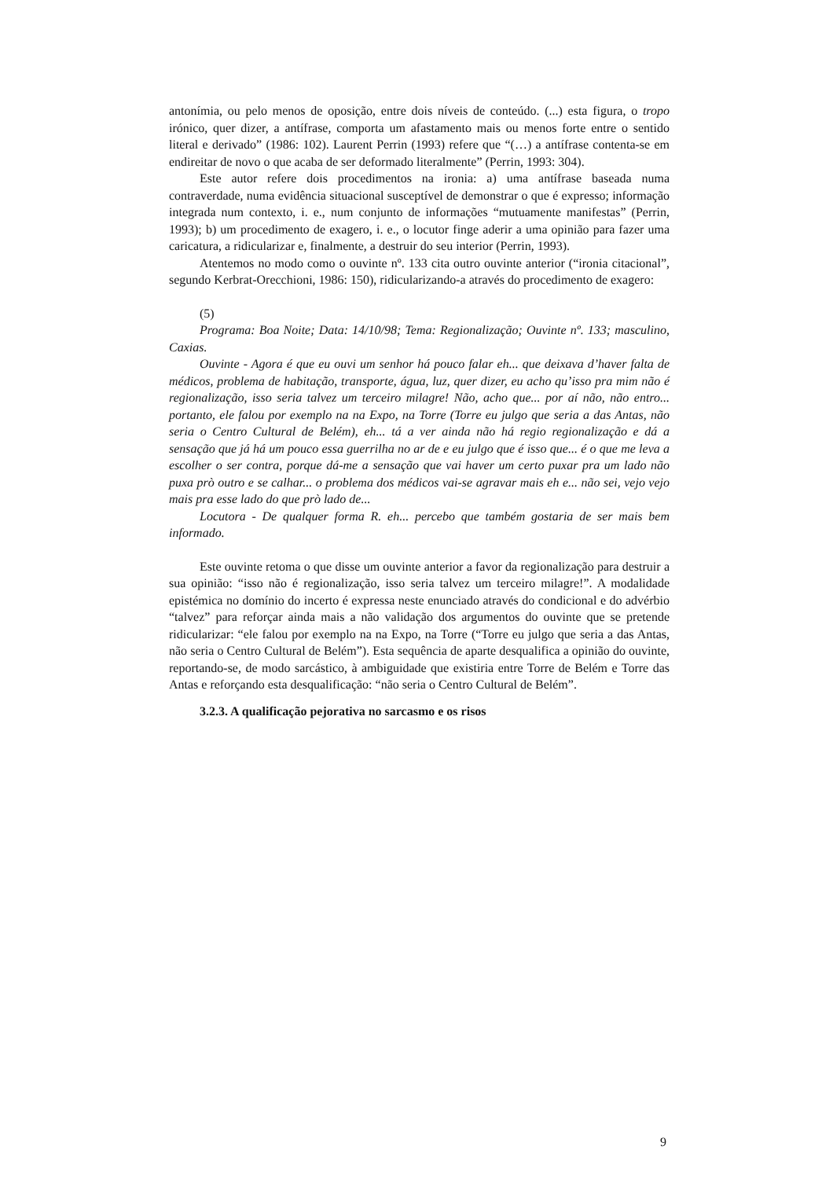antonímia, ou pelo menos de oposição, entre dois níveis de conteúdo. (...) esta figura, o tropo irónico, quer dizer, a antífrase, comporta um afastamento mais ou menos forte entre o sentido literal e derivado” (1986: 102). Laurent Perrin (1993) refere que “(…) a antífrase contenta-se em endireitar de novo o que acaba de ser deformado literalmente” (Perrin, 1993: 304).
Este autor refere dois procedimentos na ironia: a) uma antífrase baseada numa contraverdade, numa evidência situacional susceptível de demonstrar o que é expresso; informação integrada num contexto, i. e., num conjunto de informações “mutuamente manifestas” (Perrin, 1993); b) um procedimento de exagero, i. e., o locutor finge aderir a uma opinião para fazer uma caricatura, a ridicularizar e, finalmente, a destruir do seu interior (Perrin, 1993).
Atentemos no modo como o ouvinte nº. 133 cita outro ouvinte anterior (“ironia citacional”, segundo Kerbrat-Orecchioni, 1986: 150), ridicularizando-a através do procedimento de exagero:
(5)
Programa: Boa Noite; Data: 14/10/98; Tema: Regionalização; Ouvinte nº. 133; masculino, Caxias.
Ouvinte - Agora é que eu ouvi um senhor há pouco falar eh... que deixava d’haver falta de médicos, problema de habitação, transporte, água, luz, quer dizer, eu acho qu’isso pra mim não é regionalização, isso seria talvez um terceiro milagre! Não, acho que... por aí não, não entro... portanto, ele falou por exemplo na na Expo, na Torre (Torre eu julgo que seria a das Antas, não seria o Centro Cultural de Belém), eh... tá a ver ainda não há regio regionalização e dá a sensação que já há um pouco essa guerrilha no ar de e eu julgo que é isso que... é o que me leva a escolher o ser contra, porque dá-me a sensação que vai haver um certo puxar pra um lado não puxa prò outro e se calhar... o problema dos médicos vai-se agravar mais eh e... não sei, vejo vejo mais pra esse lado do que prò lado de...
Locutora - De qualquer forma R. eh... percebo que também gostaria de ser mais bem informado.
Este ouvinte retoma o que disse um ouvinte anterior a favor da regionalização para destruir a sua opinião: “isso não é regionalização, isso seria talvez um terceiro milagre!”. A modalidade epistémica no domínio do incerto é expressa neste enunciado através do condicional e do advérbio “talvez” para reforçar ainda mais a não validação dos argumentos do ouvinte que se pretende ridicularizar: “ele falou por exemplo na na Expo, na Torre (“Torre eu julgo que seria a das Antas, não seria o Centro Cultural de Belém”). Esta sequência de aparte desqualifica a opinião do ouvinte, reportando-se, de modo sarcástico, à ambiguidade que existiria entre Torre de Belém e Torre das Antas e reforçando esta desqualificação: “não seria o Centro Cultural de Belém”.
3.2.3. A qualificação pejorativa no sarcasmo e os risos
9